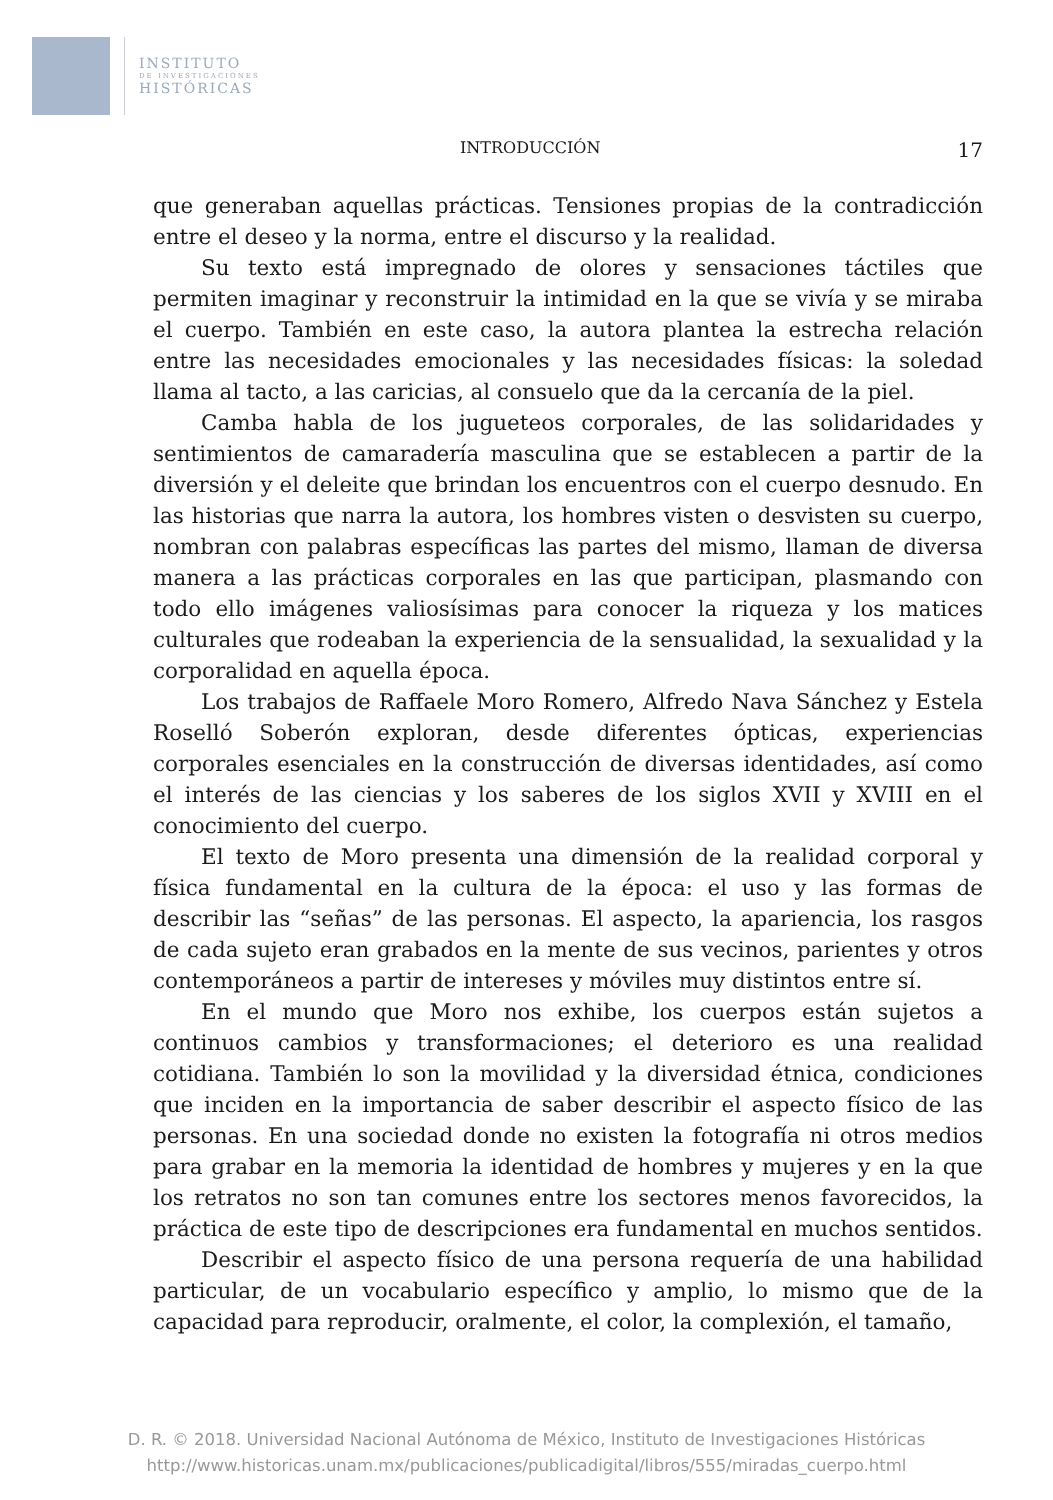INSTITUTO
DE INVESTIGACIONES
HISTÓRICAS
INTRODUCCIÓN 17
que generaban aquellas prácticas. Tensiones propias de la contradicción entre el deseo y la norma, entre el discurso y la realidad.
Su texto está impregnado de olores y sensaciones táctiles que permiten imaginar y reconstruir la intimidad en la que se vivía y se miraba el cuerpo. También en este caso, la autora plantea la estrecha relación entre las necesidades emocionales y las necesidades físicas: la soledad llama al tacto, a las caricias, al consuelo que da la cercanía de la piel.
Camba habla de los jugueteos corporales, de las solidaridades y sentimientos de camaradería masculina que se establecen a partir de la diversión y el deleite que brindan los encuentros con el cuerpo desnudo. En las historias que narra la autora, los hombres visten o desvisten su cuerpo, nombran con palabras específicas las partes del mismo, llaman de diversa manera a las prácticas corporales en las que participan, plasmando con todo ello imágenes valiosísimas para conocer la riqueza y los matices culturales que rodeaban la experiencia de la sensualidad, la sexualidad y la corporalidad en aquella época.
Los trabajos de Raffaele Moro Romero, Alfredo Nava Sánchez y Estela Roselló Soberón exploran, desde diferentes ópticas, experiencias corporales esenciales en la construcción de diversas identidades, así como el interés de las ciencias y los saberes de los siglos XVII y XVIII en el conocimiento del cuerpo.
El texto de Moro presenta una dimensión de la realidad corporal y física fundamental en la cultura de la época: el uso y las formas de describir las “señas” de las personas. El aspecto, la apariencia, los rasgos de cada sujeto eran grabados en la mente de sus vecinos, parientes y otros contemporáneos a partir de intereses y móviles muy distintos entre sí.
En el mundo que Moro nos exhibe, los cuerpos están sujetos a continuos cambios y transformaciones; el deterioro es una realidad cotidiana. También lo son la movilidad y la diversidad étnica, condiciones que inciden en la importancia de saber describir el aspecto físico de las personas. En una sociedad donde no existen la fotografía ni otros medios para grabar en la memoria la identidad de hombres y mujeres y en la que los retratos no son tan comunes entre los sectores menos favorecidos, la práctica de este tipo de descripciones era fundamental en muchos sentidos.
Describir el aspecto físico de una persona requería de una habilidad particular, de un vocabulario específico y amplio, lo mismo que de la capacidad para reproducir, oralmente, el color, la complexión, el tamaño,
D. R. © 2018. Universidad Nacional Autónoma de México, Instituto de Investigaciones Históricas
http://www.historicas.unam.mx/publicaciones/publicadigital/libros/555/miradas_cuerpo.html